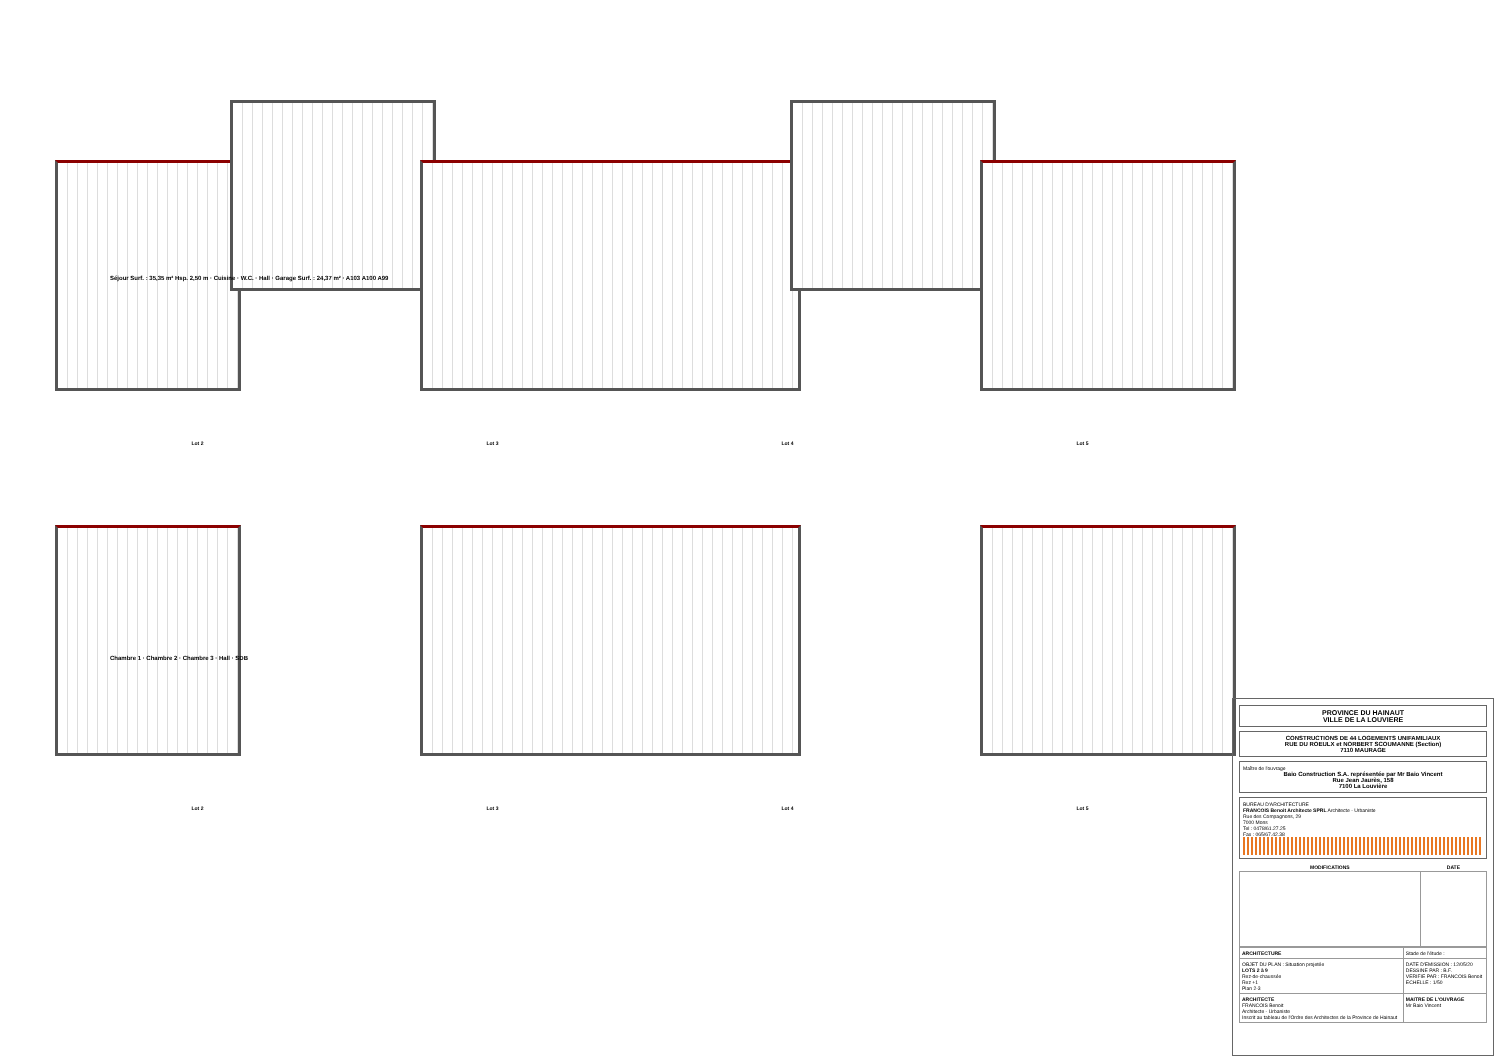Lot 2 Lot 3 Lot 4 Lot 5
Lot 2 Lot 3 Lot 4 Lot 5
Séjour Surf. : 35,35 m² Hsp. 2,50 m · Cuisine · W.C. · Hall · Garage Surf. : 24,37 m² · A103 A100 A99
Chambre 1 · Chambre 2 · Chambre 3 · Hall · SDB
PROVINCE DU HAINAUT
VILLE DE LA LOUVIERE
CONSTRUCTIONS DE 44 LOGEMENTS UNIFAMILIAUX
RUE DU ROEULX et NORBERT SCOUMANNE (Section)
7110 MAURAGE
Maître de l'ouvrage
Baio Construction S.A. représentée par Mr Baio Vincent
Rue Jean Jaurès, 158
7100 La Louvière
BUREAU D'ARCHITECTURE
FRANCOIS Benoit Architecte SPRL Architecte - Urbaniste
Rue des Compagnons, 29
7000 Mons
Tel : 0478/61.27.25
Fax : 065/67.42.38
| MODIFICATIONS | DATE |
| --- | --- |
| ARCHITECTURE | Stade de l'étude : |
| OBJET DU PLAN : Situation projetée LOTS 2 à 9 Rez-de-chaussée Rez +1 Plan 2-3 | DATE D'EMISSION : 12/05/20 DESSINE PAR : B.F. VERIFIE PAR : FRANCOIS Benoit ECHELLE : 1/50 |
| ARCHITECTE FRANCOIS Benoit Architecte - Urbaniste Inscrit au tableau de l'Ordre des Architectes de la Province de Hainaut | MAITRE DE L'OUVRAGE Mr Baio Vincent |